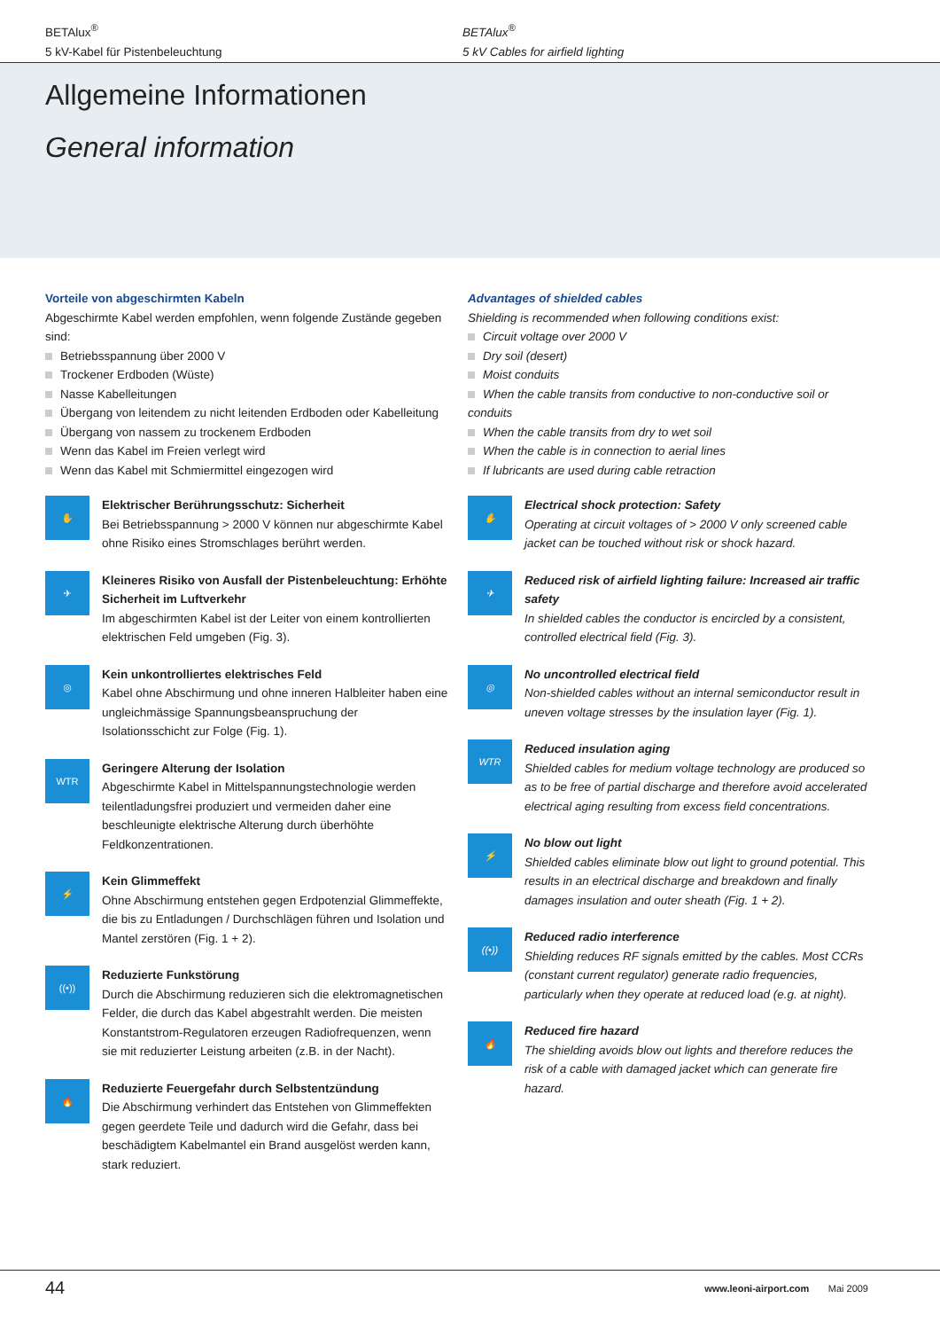BETAlux<sup>®</sup>
5 kV-Kabel für Pistenbeleuchtung
BETAlux<sup>®</sup>
5 kV Cables for airfield lighting
Allgemeine Informationen
General information
Vorteile von abgeschirmten Kabeln
Abgeschirmte Kabel werden empfohlen, wenn folgende Zustände gegeben sind:
Betriebsspannung über 2000 V
Trockener Erdboden (Wüste)
Nasse Kabelleitungen
Übergang von leitendem zu nicht leitenden Erdboden oder Kabelleitung
Übergang von nassem zu trockenem Erdboden
Wenn das Kabel im Freien verlegt wird
Wenn das Kabel mit Schmiermittel eingezogen wird
✋
Elektrischer Berührungsschutz: Sicherheit
Bei Betriebsspannung > 2000 V können nur abgeschirmte Kabel ohne Risiko eines Stromschlages berührt werden.
✈
Kleineres Risiko von Ausfall der Pistenbeleuchtung: Erhöhte Sicherheit im Luftverkehr
Im abgeschirmten Kabel ist der Leiter von einem kontrollierten elektrischen Feld umgeben (Fig. 3).
◎
Kein unkontrolliertes elektrisches Feld
Kabel ohne Abschirmung und ohne inneren Halbleiter haben eine ungleichmässige Spannungsbeanspruchung der Isolationsschicht zur Folge (Fig. 1).
WTR
Geringere Alterung der Isolation
Abgeschirmte Kabel in Mittelspannungstechnologie werden teilent­ladungsfrei produziert und vermeiden daher eine beschleunigte elek­trische Alterung durch überhöhte Feldkonzentrationen.
⚡
Kein Glimmeffekt
Ohne Abschirmung entstehen gegen Erdpotenzial Glimmeffekte, die bis zu Entladungen / Durchschlägen führen und Isolation und Mantel zerstören (Fig. 1 + 2).
((•))
Reduzierte Funkstörung
Durch die Abschirmung reduzieren sich die elektromagnetischen Felder, die durch das Kabel abgestrahlt werden. Die meisten Konstantstrom-Regulatoren erzeugen Radiofrequenzen, wenn sie mit reduzierter Leistung arbeiten (z.B. in der Nacht).
🔥
Reduzierte Feuergefahr durch Selbstentzündung
Die Abschirmung verhindert das Entstehen von Glimmeffekten gegen geerdete Teile und dadurch wird die Gefahr, dass bei beschädigtem Kabelmantel ein Brand ausgelöst werden kann, stark reduziert.
Advantages of shielded cables
Shielding is recommended when following conditions exist:
Circuit voltage over 2000 V
Dry soil (desert)
Moist conduits
When the cable transits from conductive to non-conductive soil or conduits
When the cable transits from dry to wet soil
When the cable is in connection to aerial lines
If lubricants are used during cable retraction
✋
Electrical shock protection: Safety
Operating at circuit voltages of > 2000 V only screened cable jacket can be touched without risk or shock hazard.
✈
Reduced risk of airfield lighting failure: Increased air traffic safety
In shielded cables the conductor is encircled by a consistent, controlled electrical field (Fig. 3).
◎
No uncontrolled electrical field
Non-shielded cables without an internal semiconductor result in uneven voltage stresses by the insulation layer (Fig. 1).
WTR
Reduced insulation aging
Shielded cables for medium voltage technology are produced so as to be free of partial discharge and therefore avoid accelerated electrical aging resulting from excess field concentrations.
⚡
No blow out light
Shielded cables eliminate blow out light to ground potential. This results in an electrical discharge and breakdown and finally damages insulation and outer sheath (Fig. 1 + 2).
((•))
Reduced radio interference
Shielding reduces RF signals emitted by the cables. Most CCRs (constant current regulator) generate radio frequencies, particularly when they op­erate at reduced load (e.g. at night).
🔥
Reduced fire hazard
The shielding avoids blow out lights and therefore reduces the risk of a cable with damaged jacket which can generate fire hazard.
44 www.leoni-airport.com Mai 2009